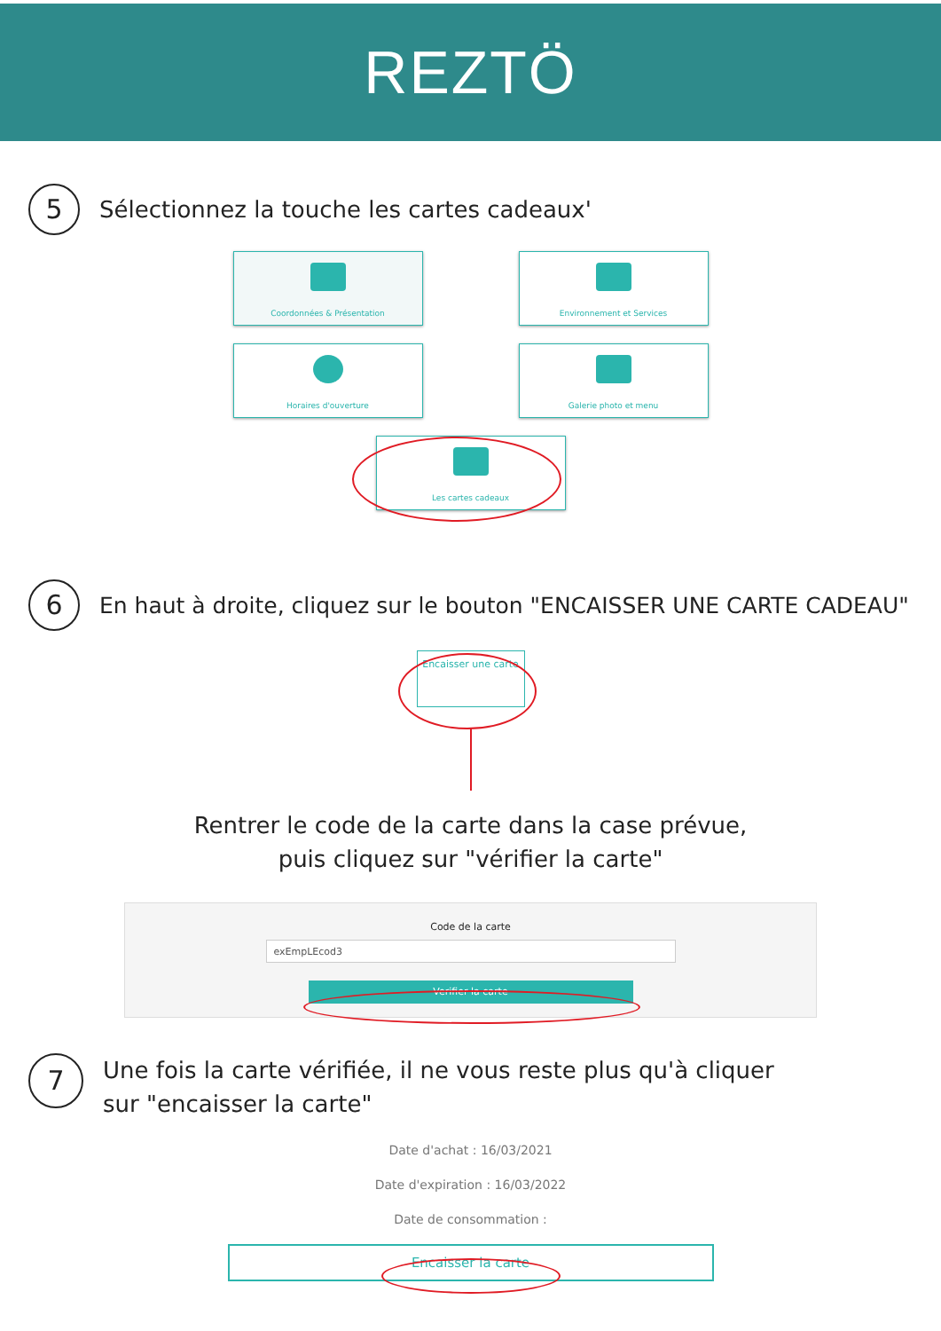REZTÖ
5
Sélectionnez la touche les cartes cadeaux'
Coordonnées & Présentation
Environnement et Services
Horaires d'ouverture
Galerie photo et menu
Les cartes cadeaux
6
En haut à droite, cliquez sur le bouton "ENCAISSER UNE CARTE CADEAU"
Encaisser une carte
Rentrer le code de la carte dans la case prévue,
puis cliquez sur "vérifier la carte"
Code de la carte
exEmpLEcod3
Verifier la carte
7
Une fois la carte vérifiée, il ne vous reste plus qu'à cliquer
sur "encaisser la carte"
Date d'achat : 16/03/2021
Date d'expiration : 16/03/2022
Date de consommation :
Encaisser la carte